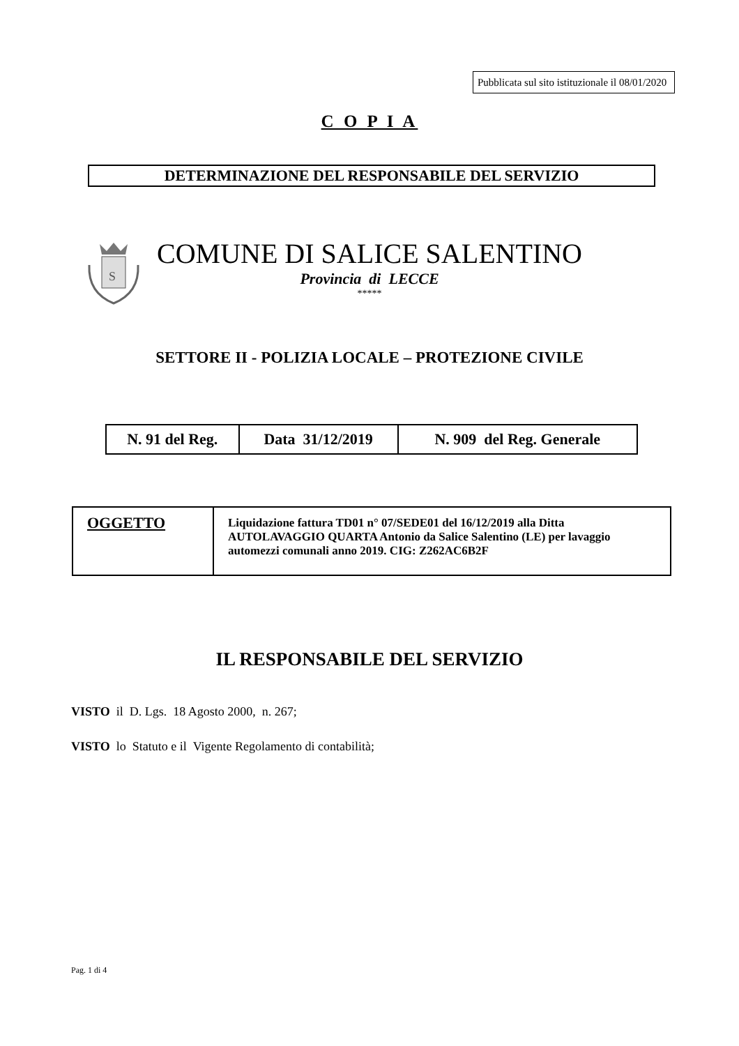Pubblicata sul sito istituzionale il 08/01/2020
C O P I A
DETERMINAZIONE DEL RESPONSABILE DEL SERVIZIO
S
COMUNE DI SALICE SALENTINO
Provincia di LECCE
*****
SETTORE II - POLIZIA LOCALE – PROTEZIONE CIVILE
| N. 91 del Reg. | Data 31/12/2019 | N. 909 del Reg. Generale |
| OGGETTO | Liquidazione fattura TD01 n° 07/SEDE01 del 16/12/2019 alla Ditta AUTOLAVAGGIO QUARTA Antonio da Salice Salentino (LE) per lavaggio automezzi comunali anno 2019. CIG: Z262AC6B2F |
IL RESPONSABILE DEL SERVIZIO
VISTO il D. Lgs. 18 Agosto 2000, n. 267;
VISTO lo Statuto e il Vigente Regolamento di contabilità;
Pag. 1 di 4